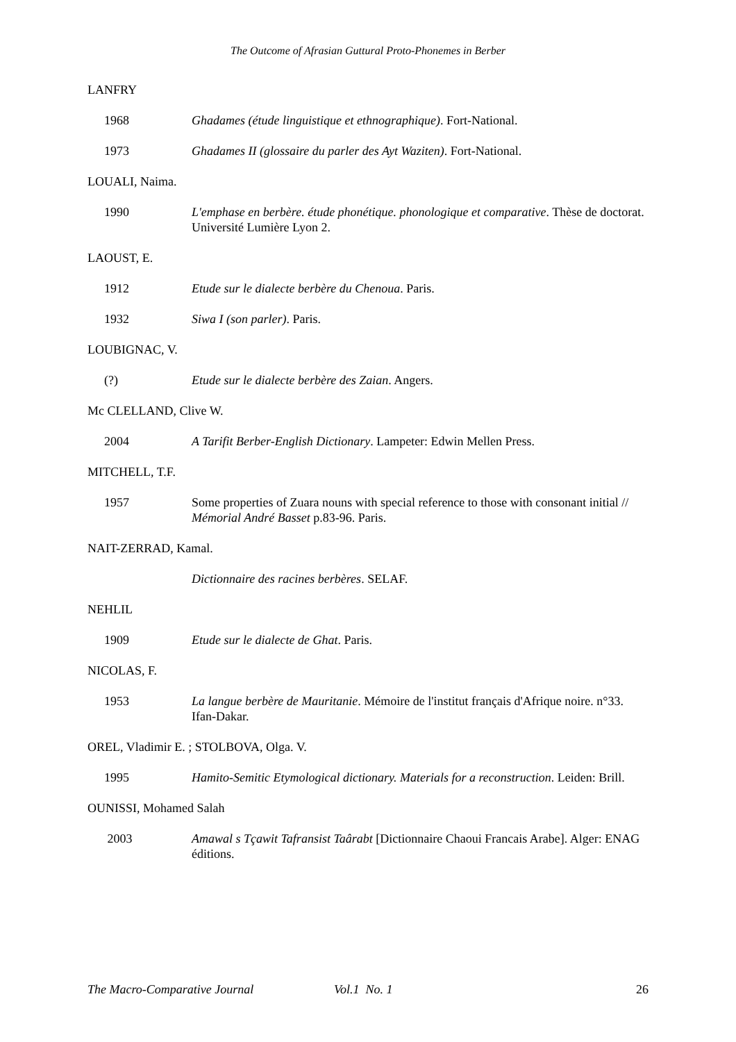The Outcome of Afrasian Guttural Proto-Phonemes in Berber
LANFRY
1968 Ghadames (étude linguistique et ethnographique). Fort-National.
1973 Ghadames II (glossaire du parler des Ayt Waziten). Fort-National.
LOUALI, Naima.
1990 L'emphase en berbère. étude phonétique. phonologique et comparative. Thèse de doctorat. Université Lumière Lyon 2.
LAOUST, E.
1912 Etude sur le dialecte berbère du Chenoua. Paris.
1932 Siwa I (son parler). Paris.
LOUBIGNAC, V.
(?) Etude sur le dialecte berbère des Zaian. Angers.
Mc CLELLAND, Clive W.
2004 A Tarifit Berber-English Dictionary. Lampeter: Edwin Mellen Press.
MITCHELL, T.F.
1957 Some properties of Zuara nouns with special reference to those with consonant initial // Mémorial André Basset p.83-96. Paris.
NAIT-ZERRAD, Kamal.
Dictionnaire des racines berbères. SELAF.
NEHLIL
1909 Etude sur le dialecte de Ghat. Paris.
NICOLAS, F.
1953 La langue berbère de Mauritanie. Mémoire de l'institut français d'Afrique noire. n°33. Ifan-Dakar.
OREL, Vladimir E. ; STOLBOVA, Olga. V.
1995 Hamito-Semitic Etymological dictionary. Materials for a reconstruction. Leiden: Brill.
OUNISSI, Mohamed Salah
2003 Amawal s Tçawit Tafransist Taârabt [Dictionnaire Chaoui Francais Arabe]. Alger: ENAG éditions.
The Macro-Comparative Journal Vol.1 No. 1 26